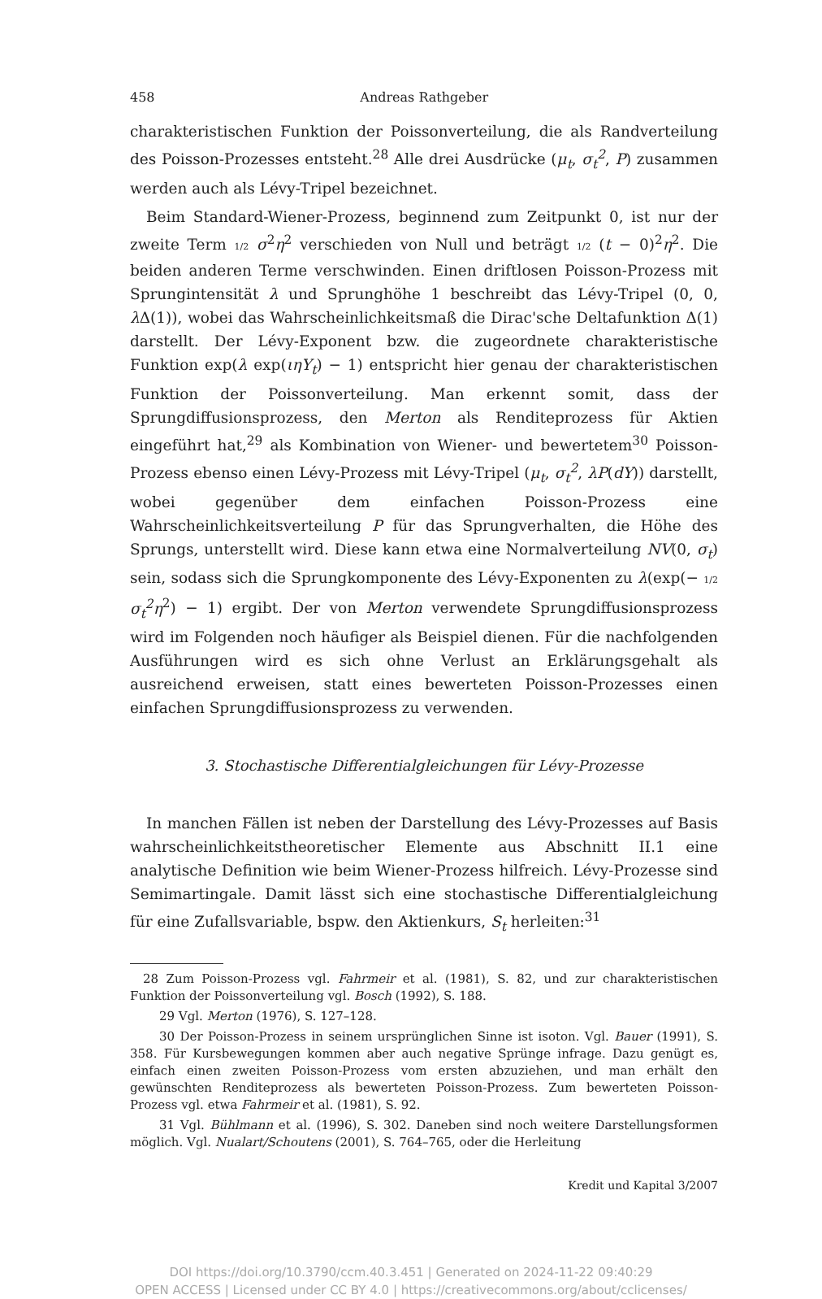458 Andreas Rathgeber
charakteristischen Funktion der Poissonverteilung, die als Randverteilung des Poisson-Prozesses entsteht.<sup>28</sup> Alle drei Ausdrücke (μ<sub>t</sub>, σ<sub>t</sub><sup>2</sup>, P) zusammen werden auch als Lévy-Tripel bezeichnet.
Beim Standard-Wiener-Prozess, beginnend zum Zeitpunkt 0, ist nur der zweite Term 1/2 σ<sup>2</sup>η<sup>2</sup> verschieden von Null und beträgt 1/2 (t − 0)<sup>2</sup>η<sup>2</sup>. Die beiden anderen Terme verschwinden. Einen driftlosen Poisson-Prozess mit Sprungintensität λ und Sprunghöhe 1 beschreibt das Lévy-Tripel (0, 0, λ Δ(1)), wobei das Wahrscheinlichkeitsmaß die Dirac'sche Deltafunktion Δ(1) darstellt. Der Lévy-Exponent bzw. die zugeordnete charakteristische Funktion exp(λ exp(ιηY<sub>t</sub>) − 1) entspricht hier genau der charakteristischen Funktion der Poissonverteilung. Man erkennt somit, dass der Sprungdiffusionsprozess, den Merton als Renditeprozess für Aktien eingeführt hat,<sup>29</sup> als Kombination von Wiener- und bewertetem<sup>30</sup> Poisson-Prozess ebenso einen Lévy-Prozess mit Lévy-Tripel (μ<sub>t</sub>, σ<sub>t</sub><sup>2</sup>, λP(dY)) darstellt, wobei gegenüber dem einfachen Poisson-Prozess eine Wahrscheinlichkeitsverteilung P für das Sprungverhalten, die Höhe des Sprungs, unterstellt wird. Diese kann etwa eine Normalverteilung NV(0, σ<sub>t</sub>) sein, sodass sich die Sprungkomponente des Lévy-Exponenten zu λ(exp(− 1/2 σ<sub>t</sub><sup>2</sup>η<sup>2</sup>) − 1) ergibt. Der von Merton verwendete Sprungdiffusionsprozess wird im Folgenden noch häufiger als Beispiel dienen. Für die nachfolgenden Ausführungen wird es sich ohne Verlust an Erklärungsgehalt als ausreichend erweisen, statt eines bewerteten Poisson-Prozesses einen einfachen Sprungdiffusionsprozess zu verwenden.
3. Stochastische Differentialgleichungen für Lévy-Prozesse
In manchen Fällen ist neben der Darstellung des Lévy-Prozesses auf Basis wahrscheinlichkeitstheoretischer Elemente aus Abschnitt II.1 eine analytische Definition wie beim Wiener-Prozess hilfreich. Lévy-Prozesse sind Semimartingale. Damit lässt sich eine stochastische Differentialgleichung für eine Zufallsvariable, bspw. den Aktienkurs, S<sub>t</sub> herleiten:<sup>31</sup>
28 Zum Poisson-Prozess vgl. Fahrmeir et al. (1981), S. 82, und zur charakteristischen Funktion der Poissonverteilung vgl. Bosch (1992), S. 188.
29 Vgl. Merton (1976), S. 127–128.
30 Der Poisson-Prozess in seinem ursprünglichen Sinne ist isoton. Vgl. Bauer (1991), S. 358. Für Kursbewegungen kommen aber auch negative Sprünge infrage. Dazu genügt es, einfach einen zweiten Poisson-Prozess vom ersten abzuziehen, und man erhält den gewünschten Renditeprozess als bewerteten Poisson-Prozess. Zum bewerteten Poisson-Prozess vgl. etwa Fahrmeir et al. (1981), S. 92.
31 Vgl. Bühlmann et al. (1996), S. 302. Daneben sind noch weitere Darstellungsformen möglich. Vgl. Nualart/Schoutens (2001), S. 764–765, oder die Herleitung
Kredit und Kapital 3/2007
DOI https://doi.org/10.3790/ccm.40.3.451 | Generated on 2024-11-22 09:40:29
OPEN ACCESS | Licensed under CC BY 4.0 | https://creativecommons.org/about/cclicenses/